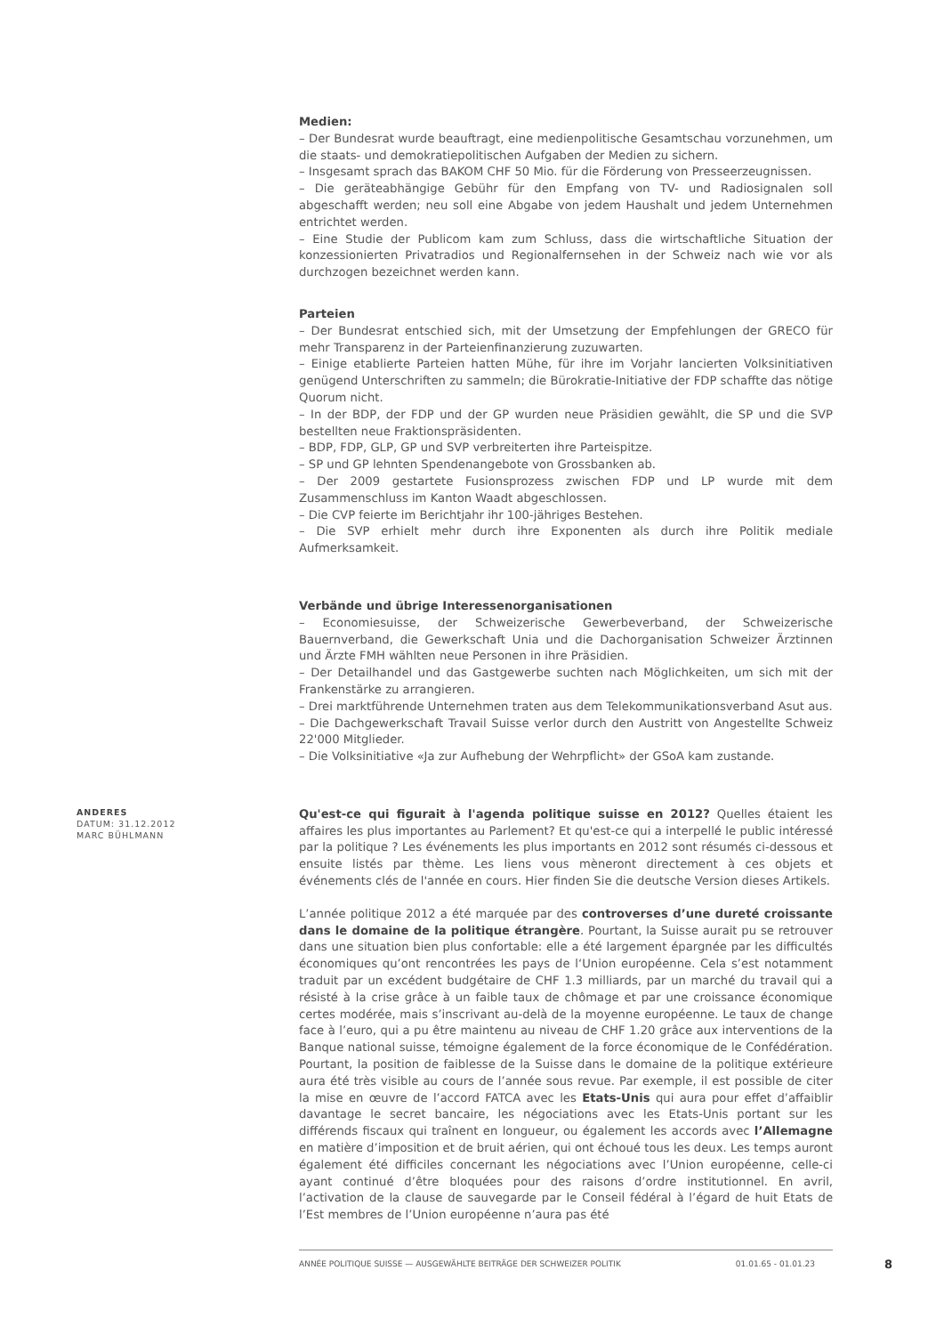Medien:
– Der Bundesrat wurde beauftragt, eine medienpolitische Gesamtschau vorzunehmen, um die staats- und demokratiepolitischen Aufgaben der Medien zu sichern.
– Insgesamt sprach das BAKOM CHF 50 Mio. für die Förderung von Presseerzeugnissen.
– Die geräteabhängige Gebühr für den Empfang von TV- und Radiosignalen soll abgeschafft werden; neu soll eine Abgabe von jedem Haushalt und jedem Unternehmen entrichtet werden.
– Eine Studie der Publicom kam zum Schluss, dass die wirtschaftliche Situation der konzessionierten Privatradios und Regionalfernsehen in der Schweiz nach wie vor als durchzogen bezeichnet werden kann.
Parteien
– Der Bundesrat entschied sich, mit der Umsetzung der Empfehlungen der GRECO für mehr Transparenz in der Parteienfinanzierung zuzuwarten.
– Einige etablierte Parteien hatten Mühe, für ihre im Vorjahr lancierten Volksinitiativen genügend Unterschriften zu sammeln; die Bürokratie-Initiative der FDP schaffte das nötige Quorum nicht.
– In der BDP, der FDP und der GP wurden neue Präsidien gewählt, die SP und die SVP bestellten neue Fraktionspräsidenten.
– BDP, FDP, GLP, GP und SVP verbreiterten ihre Parteispitze.
– SP und GP lehnten Spendenangebote von Grossbanken ab.
– Der 2009 gestartete Fusionsprozess zwischen FDP und LP wurde mit dem Zusammenschluss im Kanton Waadt abgeschlossen.
– Die CVP feierte im Berichtjahr ihr 100-jähriges Bestehen.
– Die SVP erhielt mehr durch ihre Exponenten als durch ihre Politik mediale Aufmerksamkeit.
Verbände und übrige Interessenorganisationen
– Economiesuisse, der Schweizerische Gewerbeverband, der Schweizerische Bauernverband, die Gewerkschaft Unia und die Dachorganisation Schweizer Ärztinnen und Ärzte FMH wählten neue Personen in ihre Präsidien.
– Der Detailhandel und das Gastgewerbe suchten nach Möglichkeiten, um sich mit der Frankenstärke zu arrangieren.
– Drei marktführende Unternehmen traten aus dem Telekommunikationsverband Asut aus.
– Die Dachgewerkschaft Travail Suisse verlor durch den Austritt von Angestellte Schweiz 22'000 Mitglieder.
– Die Volksinitiative «Ja zur Aufhebung der Wehrpflicht» der GSoA kam zustande.
ANDERES
DATUM: 31.12.2012
MARC BÜHLMANN
Qu'est-ce qui figurait à l'agenda politique suisse en 2012? Quelles étaient les affaires les plus importantes au Parlement? Et qu'est-ce qui a interpellé le public intéressé par la politique ? Les événements les plus importants en 2012 sont résumés ci-dessous et ensuite listés par thème. Les liens vous mèneront directement à ces objets et événements clés de l'année en cours. Hier finden Sie die deutsche Version dieses Artikels.
L’année politique 2012 a été marquée par des controverses d’une dureté croissante dans le domaine de la politique étrangère. Pourtant, la Suisse aurait pu se retrouver dans une situation bien plus confortable: elle a été largement épargnée par les difficultés économiques qu’ont rencontrées les pays de l‘Union européenne. Cela s’est notamment traduit par un excédent budgétaire de CHF 1.3 milliards, par un marché du travail qui a résisté à la crise grâce à un faible taux de chômage et par une croissance économique certes modérée, mais s’inscrivant au-delà de la moyenne européenne. Le taux de change face à l’euro, qui a pu être maintenu au niveau de CHF 1.20 grâce aux interventions de la Banque national suisse, témoigne également de la force économique de le Confédération. Pourtant, la position de faiblesse de la Suisse dans le domaine de la politique extérieure aura été très visible au cours de l’année sous revue. Par exemple, il est possible de citer la mise en œuvre de l’accord FATCA avec les Etats-Unis qui aura pour effet d’affaiblir davantage le secret bancaire, les négociations avec les Etats-Unis portant sur les différends fiscaux qui traînent en longueur, ou également les accords avec l’Allemagne en matière d’imposition et de bruit aérien, qui ont échoué tous les deux. Les temps auront également été difficiles concernant les négociations avec l’Union européenne, celle-ci ayant continué d’être bloquées pour des raisons d’ordre institutionnel. En avril, l’activation de la clause de sauvegarde par le Conseil fédéral à l’égard de huit Etats de l’Est membres de l’Union européenne n’aura pas été
ANNÉE POLITIQUE SUISSE — AUSGEWÄHLTE BEITRÄGE DER SCHWEIZER POLITIK 01.01.65 - 01.01.23
8